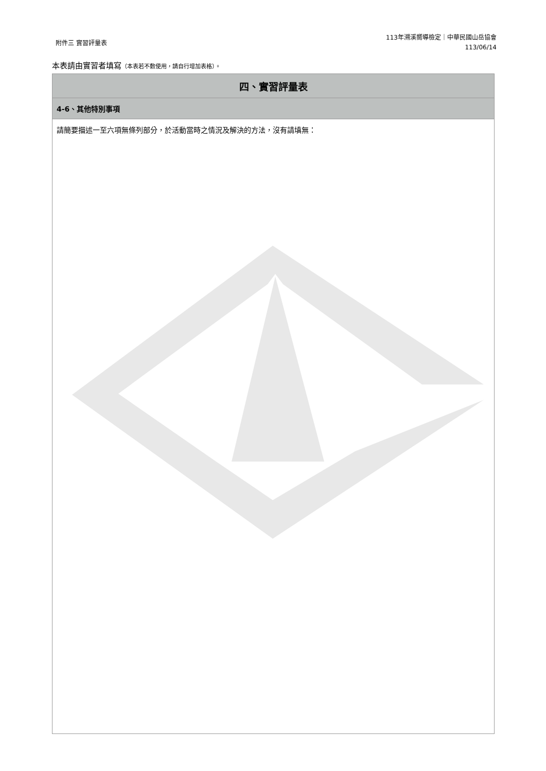附件三 實習評量表
113年溯溪嚮導檢定｜中華民國山岳協會
113/06/14
本表請由實習者填寫（本表若不敷使用，請自行增加表格）。
| 四、實習評量表 |
| --- |
| 4-6、其他特別事項 |
| 請簡要描述一至六項無條列部分，於活動當時之情況及解決的方法，沒有請填無： |